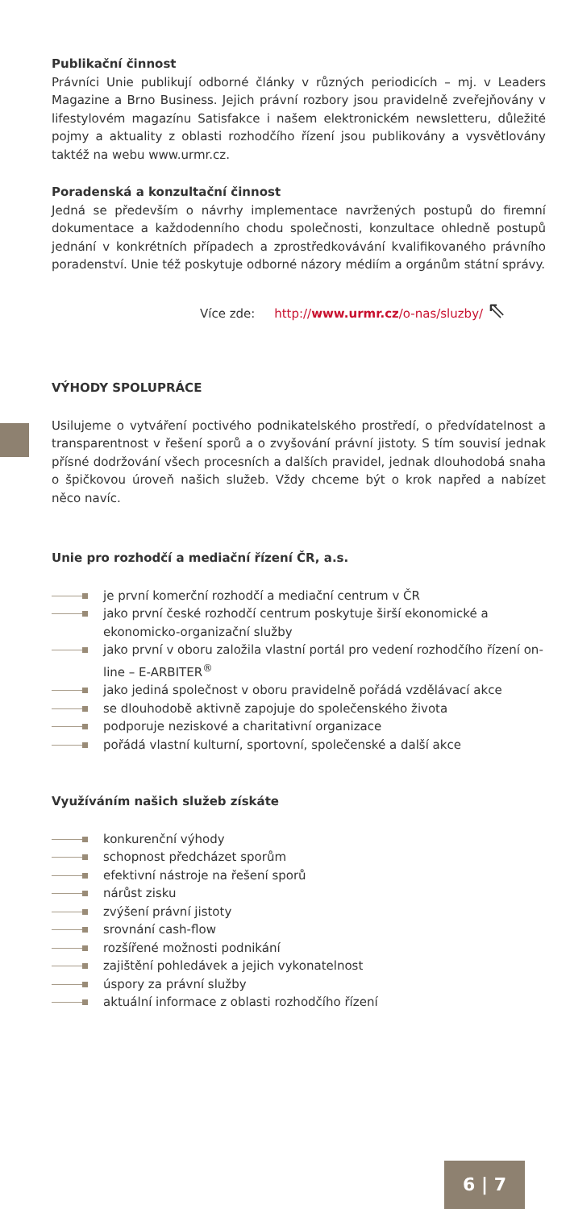Publikační činnost
Právníci Unie publikují odborné články v různých periodicích – mj. v Leaders Magazine a Brno Business. Jejich právní rozbory jsou pravidelně zveřejňovány v lifestylovém magazínu Satisfakce i našem elektronickém newsletteru, důležité pojmy a aktuality z oblasti rozhodčího řízení jsou publikovány a vysvětlovány taktéž na webu www.urmr.cz.
Poradenská a konzultační činnost
Jedná se především o návrhy implementace navržených postupů do firemní dokumentace a každodenního chodu společnosti, konzultace ohledně postupů jednání v konkrétních případech a zprostředkovávání kvalifikovaného právního poradenství. Unie též poskytuje odborné názory médiím a orgánům státní správy.
Více zde: http://www.urmr.cz/o-nas/sluzby/ ⇖
VÝHODY SPOLUPRÁCE
Usilujeme o vytváření poctivého podnikatelského prostředí, o předvídatelnost a transparentnost v řešení sporů a o zvyšování právní jistoty. S tím souvisí jednak přísné dodržování všech procesních a dalších pravidel, jednak dlouhodobá snaha o špičkovou úroveň našich služeb. Vždy chceme být o krok napřed a nabízet něco navíc.
Unie pro rozhodčí a mediační řízení ČR, a.s.
je první komerční rozhodčí a mediační centrum v ČR
jako první české rozhodčí centrum poskytuje širší ekonomické a ekonomicko-organizační služby
jako první v oboru založila vlastní portál pro vedení rozhodčího řízení on-line – E-ARBITER<sup>®</sup>
jako jediná společnost v oboru pravidelně pořádá vzdělávací akce
se dlouhodobě aktivně zapojuje do společenského života
podporuje neziskové a charitativní organizace
pořádá vlastní kulturní, sportovní, společenské a další akce
Využíváním našich služeb získáte
konkurenční výhody
schopnost předcházet sporům
efektivní nástroje na řešení sporů
nárůst zisku
zvýšení právní jistoty
srovnání cash-flow
rozšířené možnosti podnikání
zajištění pohledávek a jejich vykonatelnost
úspory za právní služby
aktuální informace z oblasti rozhodčího řízení
6 | 7